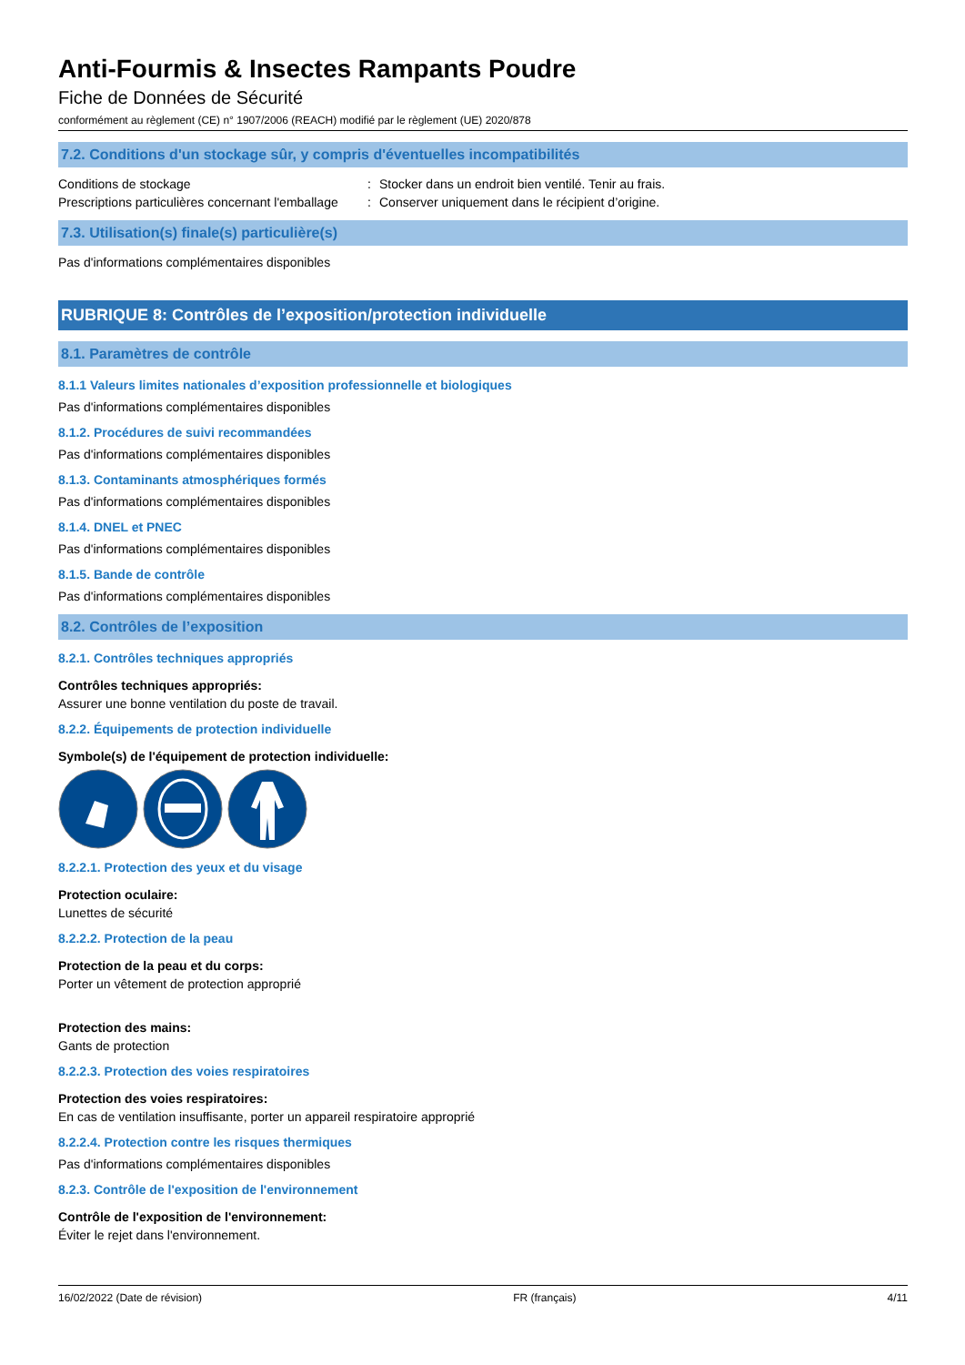Anti-Fourmis & Insectes Rampants Poudre
Fiche de Données de Sécurité
conformément au règlement (CE) n° 1907/2006 (REACH) modifié par le règlement (UE) 2020/878
7.2. Conditions d'un stockage sûr, y compris d'éventuelles incompatibilités
Conditions de stockage: Stocker dans un endroit bien ventilé. Tenir au frais.
Prescriptions particulières concernant l'emballage: Conserver uniquement dans le récipient d’origine.
7.3. Utilisation(s) finale(s) particulière(s)
Pas d'informations complémentaires disponibles
RUBRIQUE 8: Contrôles de l’exposition/protection individuelle
8.1. Paramètres de contrôle
8.1.1 Valeurs limites nationales d’exposition professionnelle et biologiques
Pas d'informations complémentaires disponibles
8.1.2. Procédures de suivi recommandées
Pas d'informations complémentaires disponibles
8.1.3. Contaminants atmosphériques formés
Pas d'informations complémentaires disponibles
8.1.4. DNEL et PNEC
Pas d'informations complémentaires disponibles
8.1.5. Bande de contrôle
Pas d'informations complémentaires disponibles
8.2. Contrôles de l’exposition
8.2.1. Contrôles techniques appropriés
Contrôles techniques appropriés:
Assurer une bonne ventilation du poste de travail.
8.2.2. Équipements de protection individuelle
Symbole(s) de l'équipement de protection individuelle:
8.2.2.1. Protection des yeux et du visage
Protection oculaire:
Lunettes de sécurité
8.2.2.2. Protection de la peau
Protection de la peau et du corps:
Porter un vêtement de protection approprié
Protection des mains:
Gants de protection
8.2.2.3. Protection des voies respiratoires
Protection des voies respiratoires:
En cas de ventilation insuffisante, porter un appareil respiratoire approprié
8.2.2.4. Protection contre les risques thermiques
Pas d'informations complémentaires disponibles
8.2.3. Contrôle de l'exposition de l'environnement
Contrôle de l'exposition de l'environnement:
Éviter le rejet dans l'environnement.
16/02/2022 (Date de révision) FR (français) 4/11